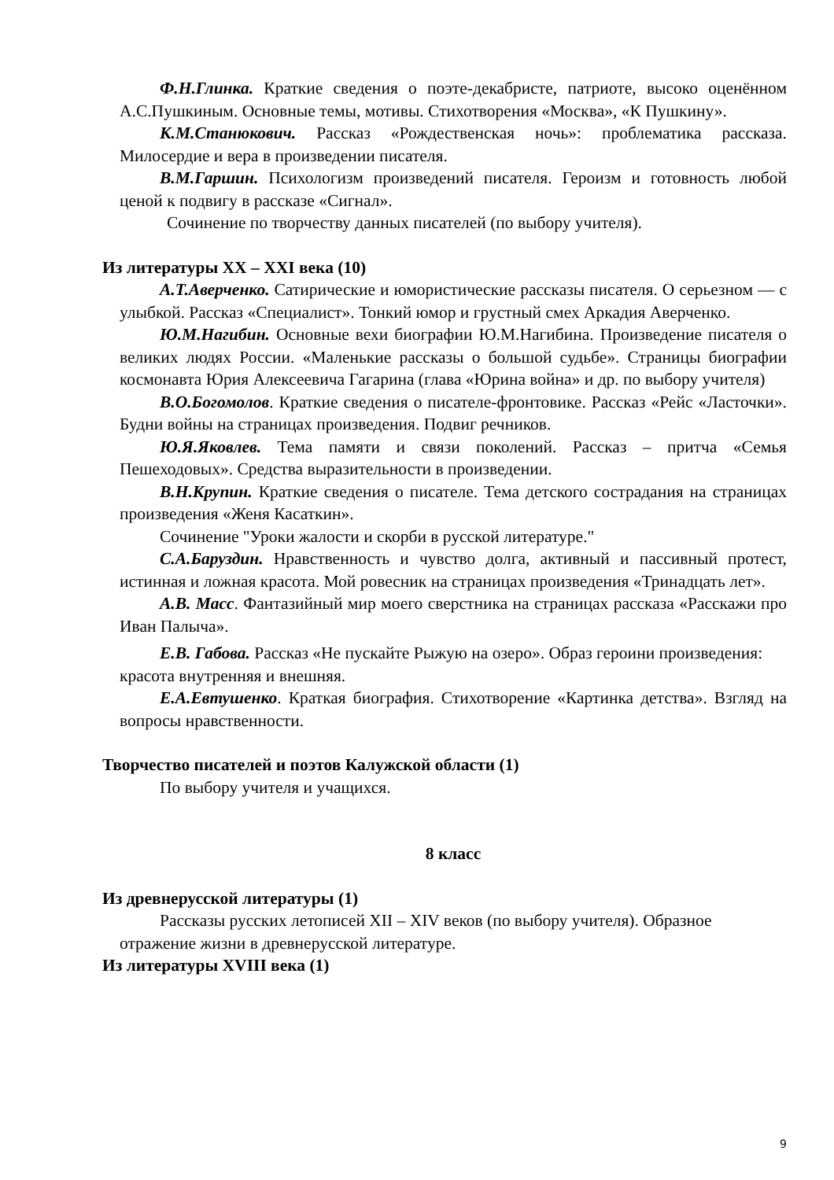Ф.Н.Глинка. Краткие сведения о поэте-декабристе, патриоте, высоко оценённом А.С.Пушкиным. Основные темы, мотивы. Стихотворения «Москва», «К Пушкину».
К.М.Станюкович. Рассказ «Рождественская ночь»: проблематика рассказа. Милосердие и вера в произведении писателя.
В.М.Гаршин. Психологизм произведений писателя. Героизм и готовность любой ценой к подвигу в рассказе «Сигнал».
Сочинение по творчеству данных писателей (по выбору учителя).
Из литературы XX – XXI века (10)
А.Т.Аверченко. Сатирические и юмористические рассказы писателя. О серьезном — с улыбкой. Рассказ «Специалист». Тонкий юмор и грустный смех Аркадия Аверченко.
Ю.М.Нагибин. Основные вехи биографии Ю.М.Нагибина. Произведение писателя о великих людях России. «Маленькие рассказы о большой судьбе». Страницы биографии космонавта Юрия Алексеевича Гагарина (глава «Юрина война» и др. по выбору учителя)
В.О.Богомолов. Краткие сведения о писателе-фронтовике. Рассказ «Рейс «Ласточки». Будни войны на страницах произведения. Подвиг речников.
Ю.Я.Яковлев. Тема памяти и связи поколений. Рассказ – притча «Семья Пешеходовых». Средства выразительности в произведении.
В.Н.Крупин. Краткие сведения о писателе. Тема детского сострадания на страницах произведения «Женя Касаткин».
Сочинение "Уроки жалости и скорби в русской литературе."
С.А.Баруздин. Нравственность и чувство долга, активный и пассивный протест, истинная и ложная красота. Мой ровесник на страницах произведения «Тринадцать лет».
А.В. Масс. Фантазийный мир моего сверстника на страницах рассказа «Расскажи про Иван Палыча».
Е.В. Габова. Рассказ «Не пускайте Рыжую на озеро». Образ героини произведения: красота внутренняя и внешняя.
Е.А.Евтушенко. Краткая биография. Стихотворение «Картинка детства». Взгляд на вопросы нравственности.
Творчество писателей и поэтов Калужской области (1)
По выбору учителя и учащихся.
8 класс
Из древнерусской литературы (1)
Рассказы русских летописей XII – XIV веков (по выбору учителя). Образное отражение жизни в древнерусской литературе.
Из литературы XVIII века (1)
9